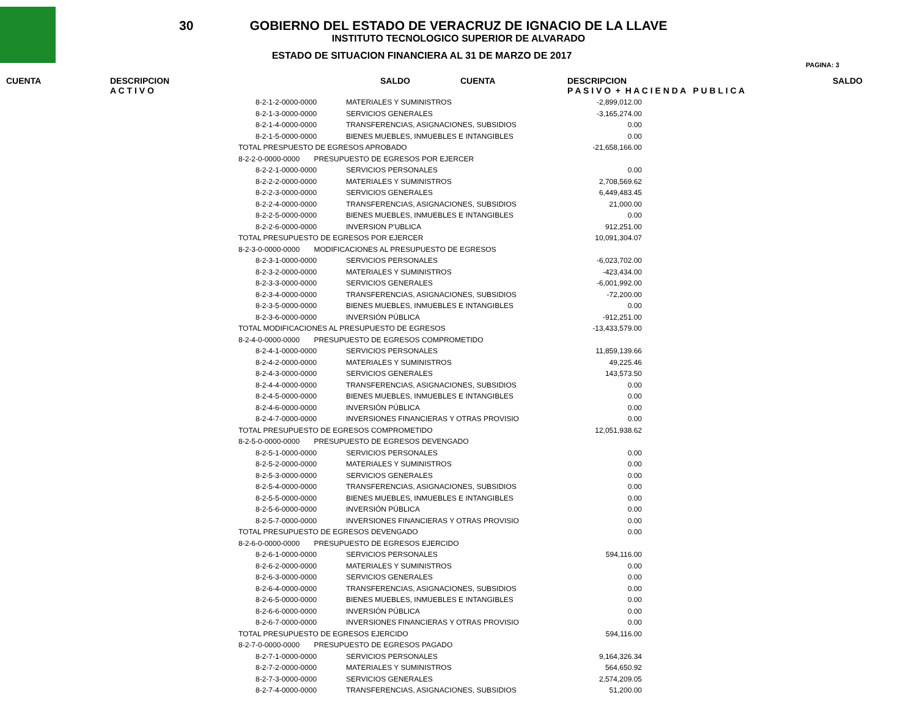30
GOBIERNO DEL ESTADO DE VERACRUZ DE IGNACIO DE LA LLAVE
INSTITUTO TECNOLOGICO SUPERIOR DE ALVARADO
ESTADO DE SITUACION FINANCIERA AL 31 DE MARZO DE 2017
PAGINA: 3
CUENTA DESCRIPCION
A C T I V O SALDO CUENTA DESCRIPCION
P A S I V O + H A C I E N D A P U B L I C A SALDO
| 8-2-1-2-0000-0000 | MATERIALES Y SUMINISTROS | -2,899,012.00 |
| 8-2-1-3-0000-0000 | SERVICIOS GENERALES | -3,165,274.00 |
| 8-2-1-4-0000-0000 | TRANSFERENCIAS, ASIGNACIONES, SUBSIDIOS | 0.00 |
| 8-2-1-5-0000-0000 | BIENES MUEBLES, INMUEBLES E INTANGIBLES | 0.00 |
| TOTAL PRESPUESTO DE EGRESOS APROBADO | | -21,658,166.00 |
| 8-2-2-0-0000-0000 PRESUPUESTO DE EGRESOS POR EJERCER | | |
| 8-2-2-1-0000-0000 | SERVICIOS PERSONALES | 0.00 |
| 8-2-2-2-0000-0000 | MATERIALES Y SUMINISTROS | 2,708,569.62 |
| 8-2-2-3-0000-0000 | SERVICIOS GENERALES | 6,449,483.45 |
| 8-2-2-4-0000-0000 | TRANSFERENCIAS, ASIGNACIONES, SUBSIDIOS | 21,000.00 |
| 8-2-2-5-0000-0000 | BIENES MUEBLES, INMUEBLES E INTANGIBLES | 0.00 |
| 8-2-2-6-0000-0000 | INVERSION P'UBLICA | 912,251.00 |
| TOTAL PRESUPUESTO DE EGRESOS POR EJERCER | | 10,091,304.07 |
| 8-2-3-0-0000-0000 MODIFICACIONES AL PRESUPUESTO DE EGRESOS | | |
| 8-2-3-1-0000-0000 | SERVICIOS PERSONALES | -6,023,702.00 |
| 8-2-3-2-0000-0000 | MATERIALES Y SUMINISTROS | -423,434.00 |
| 8-2-3-3-0000-0000 | SERVICIOS GENERALES | -6,001,992.00 |
| 8-2-3-4-0000-0000 | TRANSFERENCIAS, ASIGNACIONES, SUBSIDIOS | -72,200.00 |
| 8-2-3-5-0000-0000 | BIENES MUEBLES, INMUEBLES E INTANGIBLES | 0.00 |
| 8-2-3-6-0000-0000 | INVERSIÓN PÚBLICA | -912,251.00 |
| TOTAL MODIFICACIONES AL PRESUPUESTO DE EGRESOS | | -13,433,579.00 |
| 8-2-4-0-0000-0000 PRESUPUESTO DE EGRESOS COMPROMETIDO | | |
| 8-2-4-1-0000-0000 | SERVICIOS PERSONALES | 11,859,139.66 |
| 8-2-4-2-0000-0000 | MATERIALES Y SUMINISTROS | 49,225.46 |
| 8-2-4-3-0000-0000 | SERVICIOS GENERALES | 143,573.50 |
| 8-2-4-4-0000-0000 | TRANSFERENCIAS, ASIGNACIONES, SUBSIDIOS | 0.00 |
| 8-2-4-5-0000-0000 | BIENES MUEBLES, INMUEBLES E INTANGIBLES | 0.00 |
| 8-2-4-6-0000-0000 | INVERSIÓN PÚBLICA | 0.00 |
| 8-2-4-7-0000-0000 | INVERSIONES FINANCIERAS Y OTRAS PROVISIO | 0.00 |
| TOTAL PRESUPUESTO DE EGRESOS COMPROMETIDO | | 12,051,938.62 |
| 8-2-5-0-0000-0000 PRESUPUESTO DE EGRESOS DEVENGADO | | |
| 8-2-5-1-0000-0000 | SERVICIOS PERSONALES | 0.00 |
| 8-2-5-2-0000-0000 | MATERIALES Y SUMINISTROS | 0.00 |
| 8-2-5-3-0000-0000 | SERVICIOS GENERALES | 0.00 |
| 8-2-5-4-0000-0000 | TRANSFERENCIAS, ASIGNACIONES, SUBSIDIOS | 0.00 |
| 8-2-5-5-0000-0000 | BIENES MUEBLES, INMUEBLES E INTANGIBLES | 0.00 |
| 8-2-5-6-0000-0000 | INVERSIÓN PÚBLICA | 0.00 |
| 8-2-5-7-0000-0000 | INVERSIONES FINANCIERAS Y OTRAS PROVISIO | 0.00 |
| TOTAL PRESUPUESTO DE EGRESOS DEVENGADO | | 0.00 |
| 8-2-6-0-0000-0000 PRESUPUESTO DE EGRESOS EJERCIDO | | |
| 8-2-6-1-0000-0000 | SERVICIOS PERSONALES | 594,116.00 |
| 8-2-6-2-0000-0000 | MATERIALES Y SUMINISTROS | 0.00 |
| 8-2-6-3-0000-0000 | SERVICIOS GENERALES | 0.00 |
| 8-2-6-4-0000-0000 | TRANSFERENCIAS, ASIGNACIONES, SUBSIDIOS | 0.00 |
| 8-2-6-5-0000-0000 | BIENES MUEBLES, INMUEBLES E INTANGIBLES | 0.00 |
| 8-2-6-6-0000-0000 | INVERSIÓN PÚBLICA | 0.00 |
| 8-2-6-7-0000-0000 | INVERSIONES FINANCIERAS Y OTRAS PROVISIO | 0.00 |
| TOTAL PRESUPUESTO DE EGRESOS EJERCIDO | | 594,116.00 |
| 8-2-7-0-0000-0000 PRESUPUESTO DE EGRESOS PAGADO | | |
| 8-2-7-1-0000-0000 | SERVICIOS PERSONALES | 9,164,326.34 |
| 8-2-7-2-0000-0000 | MATERIALES Y SUMINISTROS | 564,650.92 |
| 8-2-7-3-0000-0000 | SERVICIOS GENERALES | 2,574,209.05 |
| 8-2-7-4-0000-0000 | TRANSFERENCIAS, ASIGNACIONES, SUBSIDIOS | 51,200.00 |